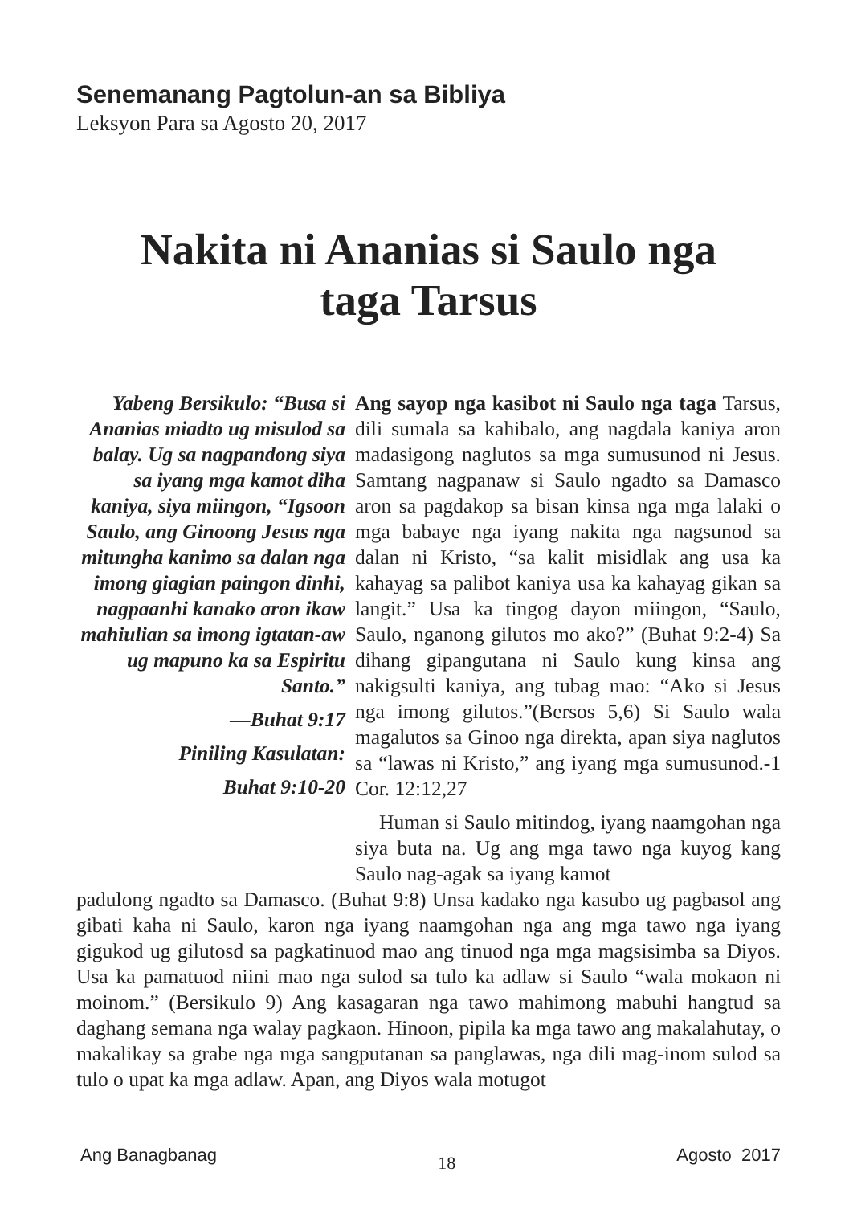Senemanang Pagtolun-an sa Bibliya
Leksyon Para sa Agosto 20, 2017
Nakita ni Ananias si Saulo nga
taga Tarsus
Yabeng Bersikulo: “Busa si Ananias miadto ug misulod sa balay. Ug sa nagpandong siya sa iyang mga kamot diha kaniya, siya miingon, “Igsoon Saulo, ang Ginoong Jesus nga mitungha kanimo sa dalan nga imong giagian paingon dinhi, nagpaanhi kanako aron ikaw mahiulian sa imong igtatan-aw ug mapuno ka sa Espiritu Santo.”
—Buhat 9:17
Piniling Kasulatan:
Buhat 9:10-20
Ang sayop nga kasibot ni Saulo nga taga Tarsus, dili sumala sa kahibalo, ang nagdala kaniya aron madasigong naglutos sa mga sumusunod ni Jesus. Samtang nagpanaw si Saulo ngadto sa Damasco aron sa pagdakop sa bisan kinsa nga mga lalaki o mga babaye nga iyang nakita nga nagsunod sa dalan ni Kristo, “sa kalit misidlak ang usa ka kahayag sa palibot kaniya usa ka kahayag gikan sa langit.” Usa ka tingog dayon miingon, “Saulo, Saulo, nganong gilutos mo ako?” (Buhat 9:2-4) Sa dihang gipangutana ni Saulo kung kinsa ang nakigsulti kaniya, ang tubag mao: “Ako si Jesus nga imong gilutos.”(Bersos 5,6) Si Saulo wala magalutos sa Ginoo nga direkta, apan siya naglutos sa “lawas ni Kristo,” ang iyang mga sumusunod.-1 Cor. 12:12,27
Human si Saulo mitindog, iyang naamgohan nga siya buta na. Ug ang mga tawo nga kuyog kang Saulo nag-agak sa iyang kamot
padulong ngadto sa Damasco. (Buhat 9:8) Unsa kadako nga kasubo ug pagbasol ang gibati kaha ni Saulo, karon nga iyang naamgohan nga ang mga tawo nga iyang gigukod ug gilutosd sa pagkatinuod mao ang tinuod nga mga magsisimba sa Diyos. Usa ka pamatuod niini mao nga sulod sa tulo ka adlaw si Saulo “wala mokaon ni moinom.” (Bersikulo 9) Ang kasagaran nga tawo mahimong mabuhi hangtud sa daghang semana nga walay pagkaon. Hinoon, pipila ka mga tawo ang makalahutay, o makalikay sa grabe nga mga sangputanan sa panglawas, nga dili mag-inom sulod sa tulo o upat ka mga adlaw. Apan, ang Diyos wala motugot
Ang Banagbanag 18 Agosto 2017